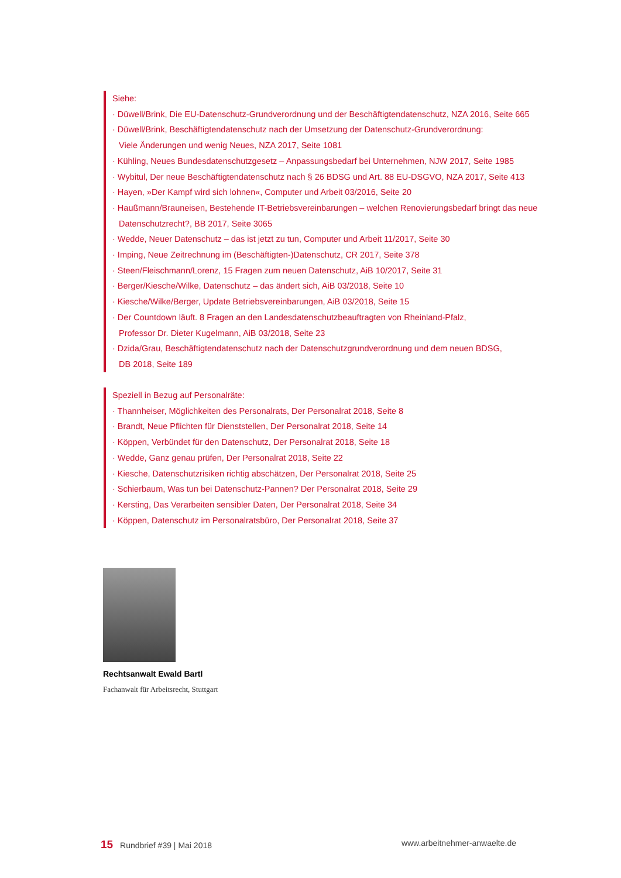Siehe:
· Düwell/Brink, Die EU-Datenschutz-Grundverordnung und der Beschäftigtendatenschutz, NZA 2016, Seite 665
· Düwell/Brink, Beschäftigtendatenschutz nach der Umsetzung der Datenschutz-Grundverordnung:
Viele Änderungen und wenig Neues, NZA 2017, Seite 1081
· Kühling, Neues Bundesdatenschutzgesetz – Anpassungsbedarf bei Unternehmen, NJW 2017, Seite 1985
· Wybitul, Der neue Beschäftigtendatenschutz nach § 26 BDSG und Art. 88 EU-DSGVO, NZA 2017, Seite 413
· Hayen, »Der Kampf wird sich lohnen«, Computer und Arbeit 03/2016, Seite 20
· Haußmann/Brauneisen, Bestehende IT-Betriebsvereinbarungen – welchen Renovierungsbedarf bringt das neue
Datenschutzrecht?, BB 2017, Seite 3065
· Wedde, Neuer Datenschutz – das ist jetzt zu tun, Computer und Arbeit 11/2017, Seite 30
· Imping, Neue Zeitrechnung im (Beschäftigten-)Datenschutz, CR 2017, Seite 378
· Steen/Fleischmann/Lorenz, 15 Fragen zum neuen Datenschutz, AiB 10/2017, Seite 31
· Berger/Kiesche/Wilke, Datenschutz – das ändert sich, AiB 03/2018, Seite 10
· Kiesche/Wilke/Berger, Update Betriebsvereinbarungen, AiB 03/2018, Seite 15
· Der Countdown läuft. 8 Fragen an den Landesdatenschutzbeauftragten von Rheinland-Pfalz,
Professor Dr. Dieter Kugelmann, AiB 03/2018, Seite 23
· Dzida/Grau, Beschäftigtendatenschutz nach der Datenschutzgrundverordnung und dem neuen BDSG,
DB 2018, Seite 189
Speziell in Bezug auf Personalräte:
· Thannheiser, Möglichkeiten des Personalrats, Der Personalrat 2018, Seite 8
· Brandt, Neue Pflichten für Dienststellen, Der Personalrat 2018, Seite 14
· Köppen, Verbündet für den Datenschutz, Der Personalrat 2018, Seite 18
· Wedde, Ganz genau prüfen, Der Personalrat 2018, Seite 22
· Kiesche, Datenschutzrisiken richtig abschätzen, Der Personalrat 2018, Seite 25
· Schierbaum, Was tun bei Datenschutz-Pannen? Der Personalrat 2018, Seite 29
· Kersting, Das Verarbeiten sensibler Daten, Der Personalrat 2018, Seite 34
· Köppen, Datenschutz im Personalratsbüro, Der Personalrat 2018, Seite 37
Rechtsanwalt Ewald Bartl
Fachanwalt für Arbeitsrecht, Stuttgart
15 Rundbrief #39 | Mai 2018 www.arbeitnehmer-anwaelte.de